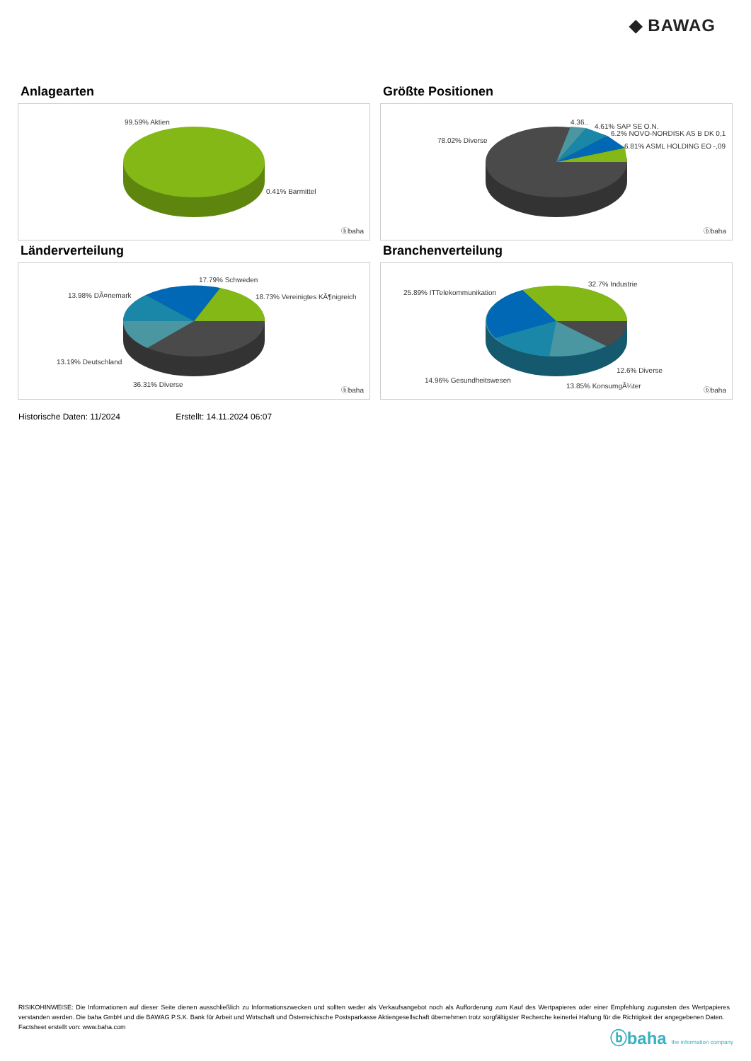◆ BAWAG
Anlagearten
99.59% Aktien
0.41% Barmittel
ⓑbaha
Größte Positionen
78.02% Diverse
4.36..
4.61% SAP SE O.N.
6.2% NOVO-NORDISK AS B DK 0,1
6.81% ASML HOLDING EO -,09
ⓑbaha
Länderverteilung
17.79% Schweden
13.98% DÃ¤nemark 18.73% Vereinigtes KÃ¶nigreich
13.19% Deutschland
36.31% Diverse
ⓑbaha
Branchenverteilung
32.7% Industrie
25.89% ITTelekommunikation
12.6% Diverse
14.96% Gesundheitswesen
13.85% KonsumgÃ¼ter
ⓑbaha
Historische Daten: 11/2024 Erstellt: 14.11.2024 06:07
RISIKOHINWEISE: Die Informationen auf dieser Seite dienen ausschließlich zu Informationszwecken und sollten weder als Verkaufsangebot noch als Aufforderung zum Kauf des Wertpapieres oder einer Empfehlung zugunsten des Wertpapieres verstanden werden. Die baha GmbH und die BAWAG P.S.K. Bank für Arbeit und Wirtschaft und Österreichische Postsparkasse Aktiengesellschaft übernehmen trotz sorgfältigster Recherche keinerlei Haftung für die Richtigkeit der angegebenen Daten.
Factsheet erstellt von: www.baha.com
ⓑbaha the information company